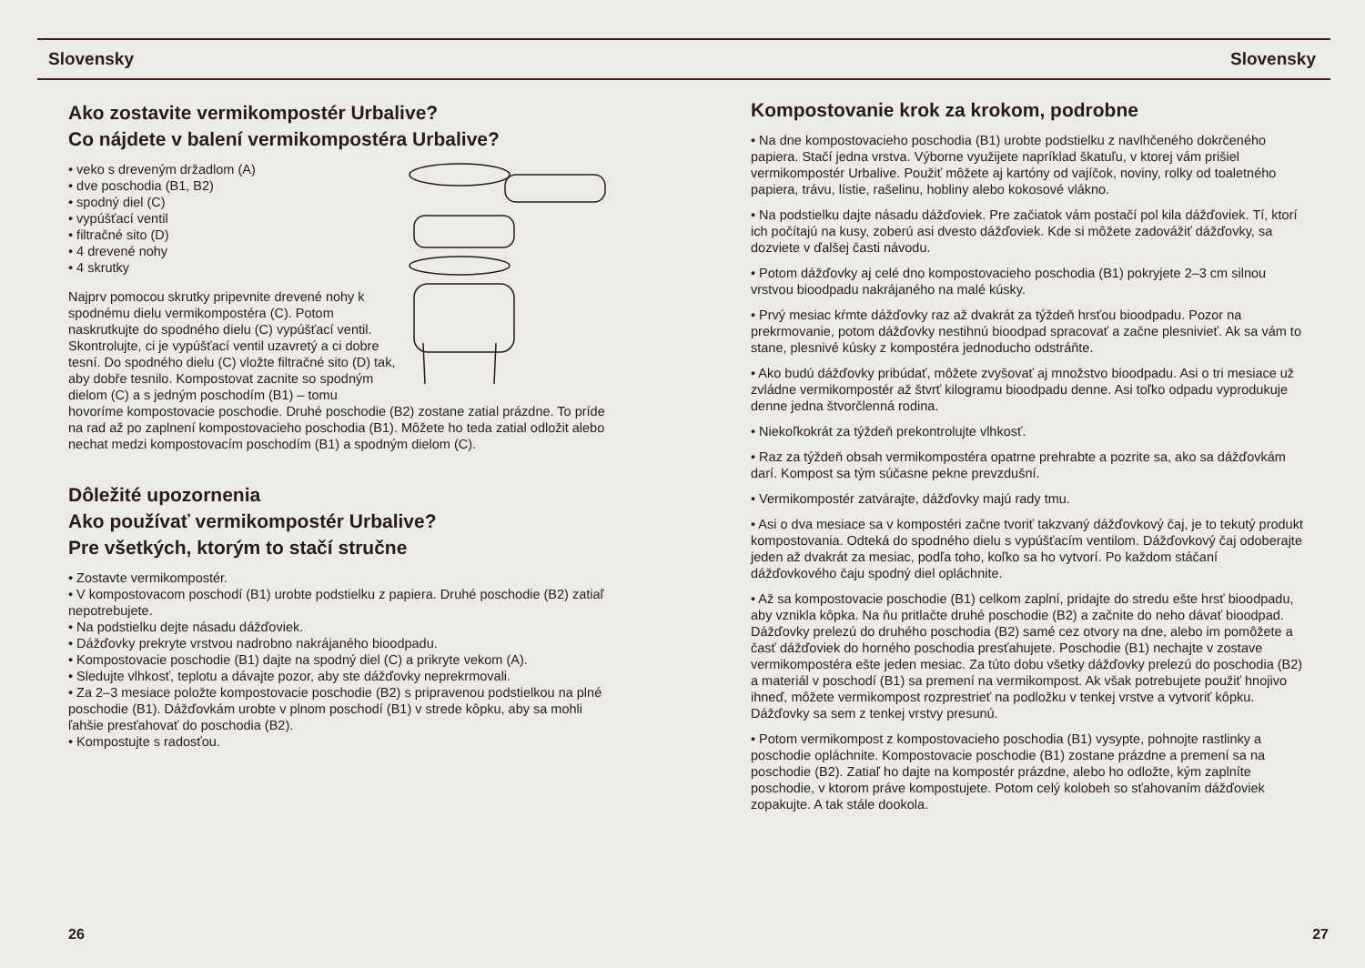Slovensky Slovensky
Ako zostavite vermikompostér Urbalive?
Co nájdete v balení vermikompostéra Urbalive?
• veko s dreveným držadlom (A)
• dve poschodia (B1, B2)
• spodný diel (C)
• vypúšťací ventil
• filtračné sito (D)
• 4 drevené nohy
• 4 skrutky
Najprv pomocou skrutky pripevnite drevené nohy k spodnému dielu vermikompostéra (C). Potom naskrutkujte do spodného dielu (C) vypúšťací ventil. Skontrolujte, ci je vypúšťací ventil uzavretý a ci dobre tesní. Do spodného dielu (C) vložte filtračné sito (D) tak, aby dobře tesnilo. Kompostovat zacnite so spodným dielom (C) a s jedným poschodím (B1) – tomu hovoríme kompostovacie poschodie. Druhé poschodie (B2) zostane zatial prázdne. To príde na rad až po zaplnení kompostovacieho poschodia (B1). Môžete ho teda zatial odložit alebo nechat medzi kompostovacím poschodím (B1) a spodným dielom (C).
Dôležité upozornenia
Ako používať vermikompostér Urbalive?
Pre všetkých, ktorým to stačí stručne
• Zostavte vermikompostér.
• V kompostovacom poschodí (B1) urobte podstielku z papiera. Druhé poschodie (B2) zatiaľ nepotrebujete.
• Na podstielku dejte násadu dážďoviek.
• Dážďovky prekryte vrstvou nadrobno nakrájaného bioodpadu.
• Kompostovacie poschodie (B1) dajte na spodný diel (C) a prikryte vekom (A).
• Sledujte vlhkosť, teplotu a dávajte pozor, aby ste dážďovky neprekrmovali.
• Za 2–3 mesiace položte kompostovacie poschodie (B2) s pripravenou podstielkou na plné poschodie (B1). Dážďovkám urobte v plnom poschodí (B1) v strede kôpku, aby sa mohli ľahšie presťahovať do poschodia (B2).
• Kompostujte s radosťou.
Kompostovanie krok za krokom, podrobne
• Na dne kompostovacieho poschodia (B1) urobte podstielku z navlhčeného dokrčeného papiera. Stačí jedna vrstva. Výborne využijete napríklad škatuľu, v ktorej vám prišiel vermikompostér Urbalive. Použiť môžete aj kartóny od vajíčok, noviny, rolky od toaletného papiera, trávu, lístie, rašelinu, hobliny alebo kokosové vlákno.
• Na podstielku dajte násadu dážďoviek. Pre začiatok vám postačí pol kila dážďoviek. Tí, ktorí ich počítajú na kusy, zoberú asi dvesto dážďoviek. Kde si môžete zadovážiť dážďovky, sa dozviete v ďalšej časti návodu.
• Potom dážďovky aj celé dno kompostovacieho poschodia (B1) pokryjete 2–3 cm silnou vrstvou bioodpadu nakrájaného na malé kúsky.
• Prvý mesiac kŕmte dážďovky raz až dvakrát za týždeň hrsťou bioodpadu. Pozor na prekrmovanie, potom dážďovky nestihnú bioodpad spracovať a začne plesnivieť. Ak sa vám to stane, plesnivé kúsky z kompostéra jednoducho odstráňte.
• Ako budú dážďovky pribúdať, môžete zvyšovať aj množstvo bioodpadu. Asi o tri mesiace už zvládne vermikompostér až štvrť kilogramu bioodpadu denne. Asi toľko odpadu vyprodukuje denne jedna štvorčlenná rodina.
• Niekoľkokrát za týždeň prekontrolujte vlhkosť.
• Raz za týždeň obsah vermikompostéra opatrne prehrabte a pozrite sa, ako sa dážďovkám darí. Kompost sa tým súčasne pekne prevzdušní.
• Vermikompostér zatvárajte, dážďovky majú rady tmu.
• Asi o dva mesiace sa v kompostéri začne tvoriť takzvaný dážďovkový čaj, je to tekutý produkt kompostovania. Odteká do spodného dielu s vypúšťacím ventilom. Dážďovkový čaj odoberajte jeden až dvakrát za mesiac, podľa toho, koľko sa ho vytvorí. Po každom stáčaní dážďovkového čaju spodný diel opláchnite.
• Až sa kompostovacie poschodie (B1) celkom zaplní, pridajte do stredu ešte hrsť bioodpadu, aby vznikla kôpka. Na ňu pritlačte druhé poschodie (B2) a začnite do neho dávať bioodpad. Dážďovky prelezú do druhého poschodia (B2) samé cez otvory na dne, alebo im pomôžete a časť dážďoviek do horného poschodia presťahujete. Poschodie (B1) nechajte v zostave vermikompostéra ešte jeden mesiac. Za túto dobu všetky dážďovky prelezú do poschodia (B2) a materiál v poschodí (B1) sa premení na vermikompost. Ak však potrebujete použiť hnojivo ihneď, môžete vermikompost rozprestrieť na podložku v tenkej vrstve a vytvoriť kôpku. Dážďovky sa sem z tenkej vrstvy presunú.
• Potom vermikompost z kompostovacieho poschodia (B1) vysypte, pohnojte rastlinky a poschodie opláchnite. Kompostovacie poschodie (B1) zostane prázdne a premení sa na poschodie (B2). Zatiaľ ho dajte na kompostér prázdne, alebo ho odložte, kým zaplníte poschodie, v ktorom práve kompostujete. Potom celý kolobeh so sťahovaním dážďoviek zopakujte. A tak stále dookola.
26 27